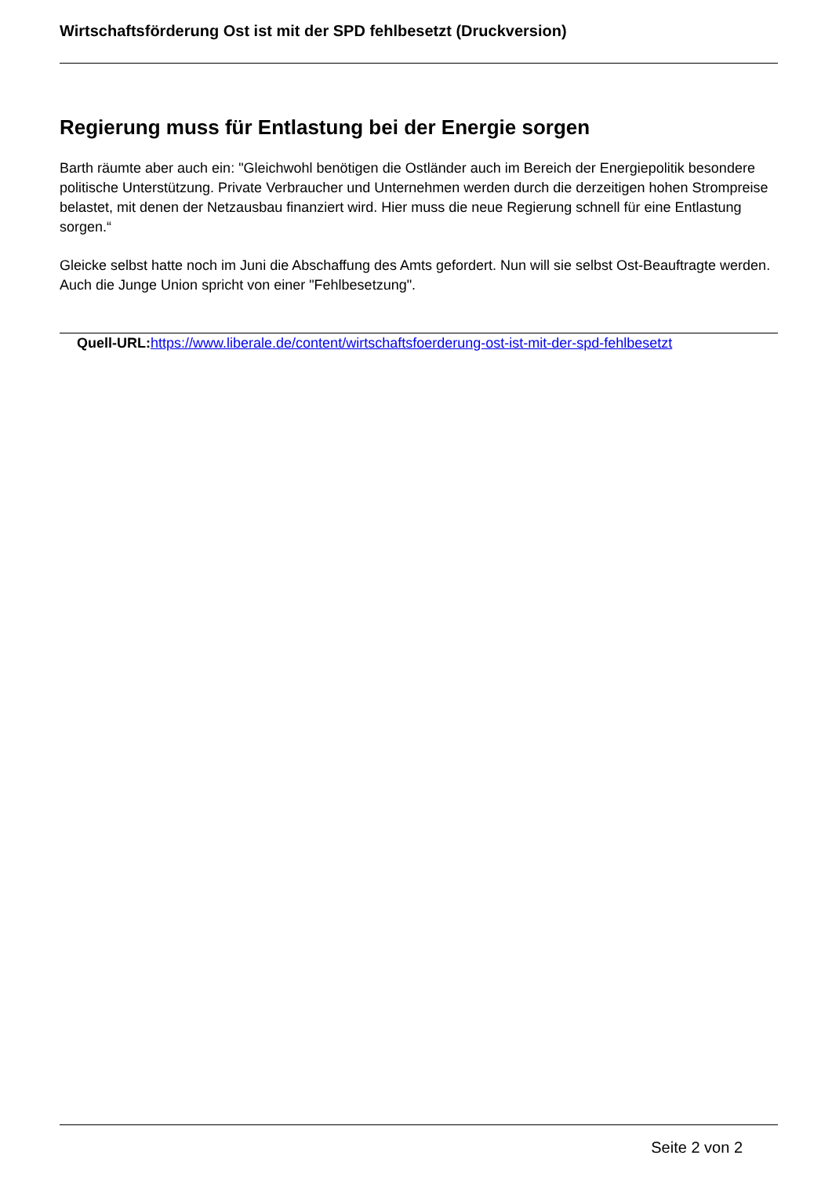Wirtschaftsförderung Ost ist mit der SPD fehlbesetzt (Druckversion)
Regierung muss für Entlastung bei der Energie sorgen
Barth räumte aber auch ein: "Gleichwohl benötigen die Ostländer auch im Bereich der Energiepolitik besondere politische Unterstützung. Private Verbraucher und Unternehmen werden durch die derzeitigen hohen Strompreise belastet, mit denen der Netzausbau finanziert wird. Hier muss die neue Regierung schnell für eine Entlastung sorgen.“
Gleicke selbst hatte noch im Juni die Abschaffung des Amts gefordert. Nun will sie selbst Ost-Beauftragte werden. Auch die Junge Union spricht von einer "Fehlbesetzung".
Quell-URL: https://www.liberale.de/content/wirtschaftsfoerderung-ost-ist-mit-der-spd-fehlbesetzt
Seite 2 von 2